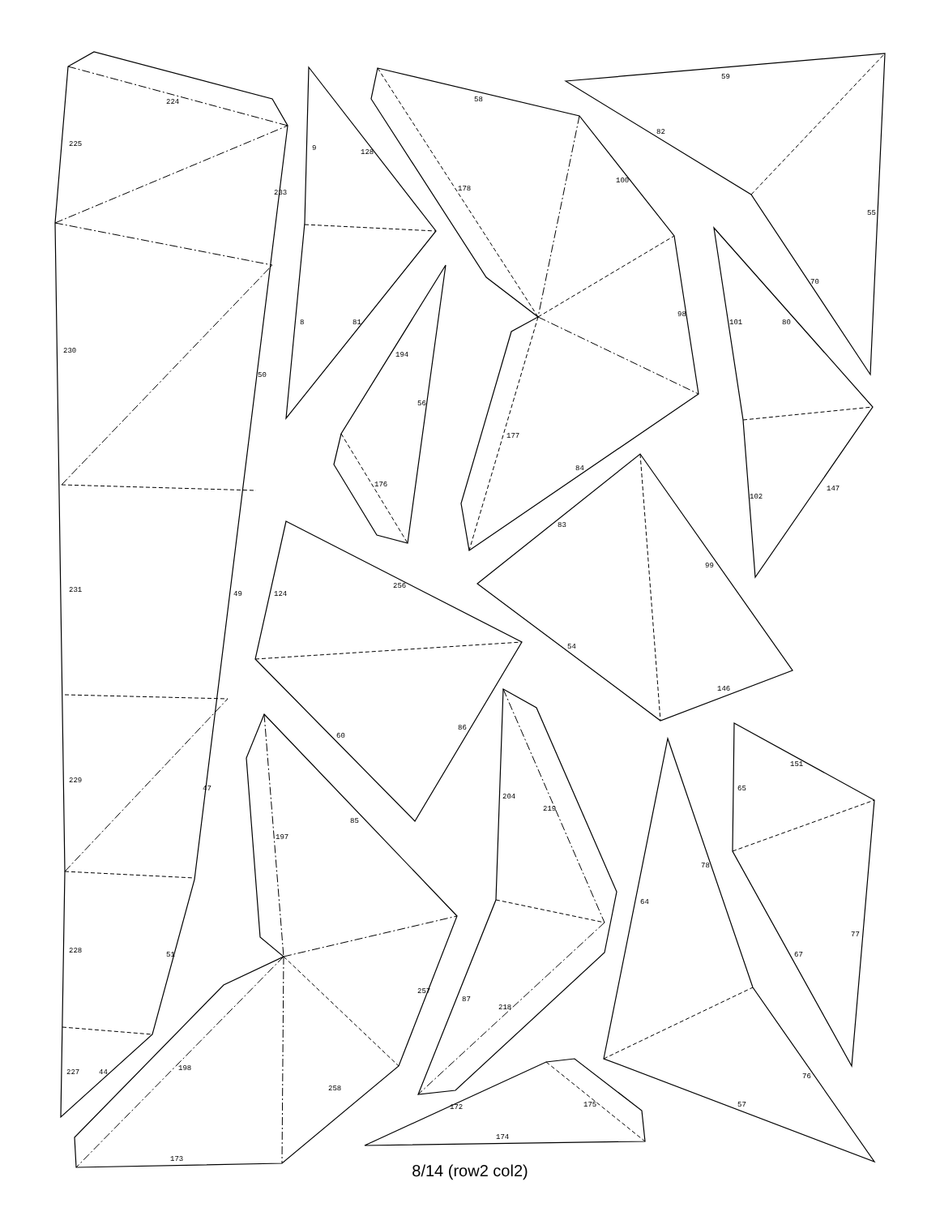224
225
233
50
230
231
49
229
47
228
51
227
44
9
128
8
81
194
56
176
58
178
100
98
177
84
59
82
55
70
101
80
102
147
83
99
54
146
124
256
60
86
197
85
204
219
78
65
151
64
77
67
257
87
218
198
258
173
172
175
174
76
57
8/14 (row2 col2)